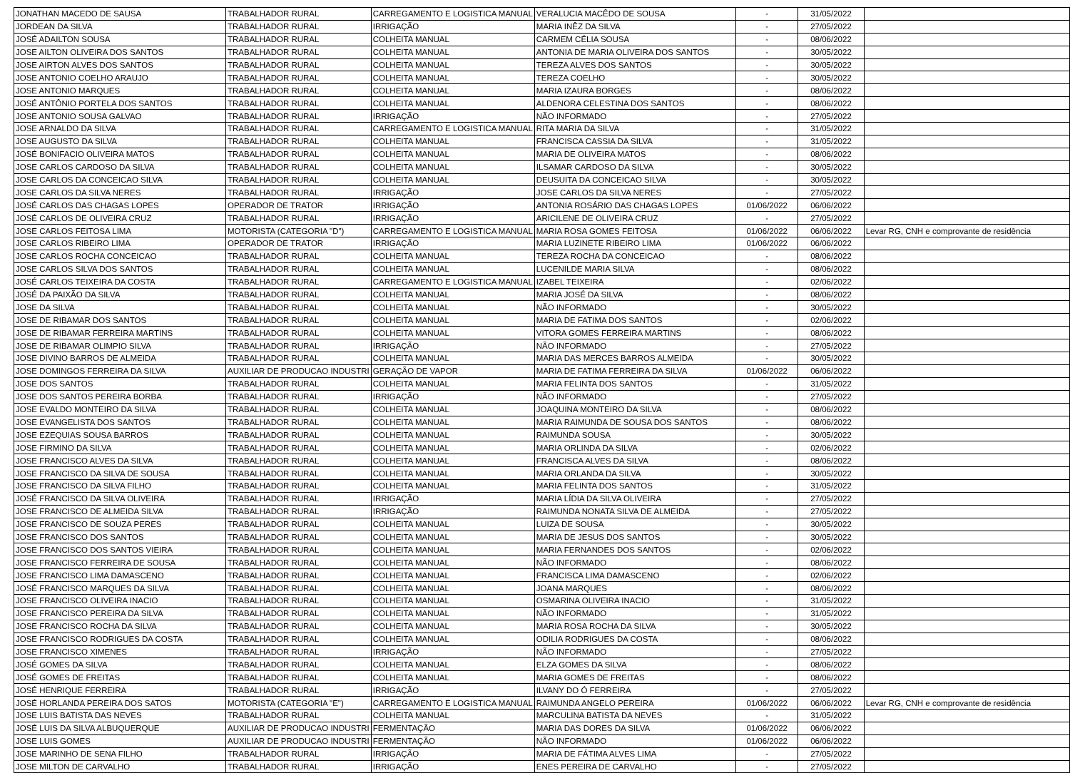| JONATHAN MACEDO DE SAUSA | TRABALHADOR RURAL | CARREGAMENTO E LOGISTICA MANUAL | VERALUCIA MACÊDO DE SOUSA | - | 31/05/2022 | |
| JORDEAN DA SILVA | TRABALHADOR RURAL | IRRIGAÇÃO | MARIA INÊZ DA SILVA | - | 27/05/2022 | |
| JOSÉ ADAILTON SOUSA | TRABALHADOR RURAL | COLHEITA MANUAL | CARMEM CÉLIA SOUSA | - | 08/06/2022 | |
| JOSE AILTON OLIVEIRA DOS SANTOS | TRABALHADOR RURAL | COLHEITA MANUAL | ANTONIA DE MARIA OLIVEIRA DOS SANTOS | - | 30/05/2022 | |
| JOSE AIRTON ALVES DOS SANTOS | TRABALHADOR RURAL | COLHEITA MANUAL | TEREZA ALVES DOS SANTOS | - | 30/05/2022 | |
| JOSE ANTONIO COELHO ARAUJO | TRABALHADOR RURAL | COLHEITA MANUAL | TEREZA COELHO | - | 30/05/2022 | |
| JOSE ANTONIO MARQUES | TRABALHADOR RURAL | COLHEITA MANUAL | MARIA IZAURA BORGES | - | 08/06/2022 | |
| JOSÉ ANTÔNIO PORTELA DOS SANTOS | TRABALHADOR RURAL | COLHEITA MANUAL | ALDENORA CELESTINA DOS SANTOS | - | 08/06/2022 | |
| JOSE ANTONIO SOUSA GALVAO | TRABALHADOR RURAL | IRRIGAÇÃO | NÃO INFORMADO | - | 27/05/2022 | |
| JOSE ARNALDO DA SILVA | TRABALHADOR RURAL | CARREGAMENTO E LOGISTICA MANUAL | RITA MARIA DA SILVA | - | 31/05/2022 | |
| JOSE AUGUSTO DA SILVA | TRABALHADOR RURAL | COLHEITA MANUAL | FRANCISCA CASSIA DA SILVA | - | 31/05/2022 | |
| JOSÉ BONIFACIO OLIVEIRA MATOS | TRABALHADOR RURAL | COLHEITA MANUAL | MARIA DE OLIVEIRA MATOS | - | 08/06/2022 | |
| JOSE CARLOS CARDOSO DA SILVA | TRABALHADOR RURAL | COLHEITA MANUAL | ILSAMAR CARDOSO DA SILVA | - | 30/05/2022 | |
| JOSE CARLOS DA CONCEICAO SILVA | TRABALHADOR RURAL | COLHEITA MANUAL | DEUSUITA DA CONCEICAO SILVA | - | 30/05/2022 | |
| JOSE CARLOS DA SILVA NERES | TRABALHADOR RURAL | IRRIGAÇÃO | JOSE CARLOS DA SILVA NERES | - | 27/05/2022 | |
| JOSÉ CARLOS DAS CHAGAS LOPES | OPERADOR DE TRATOR | IRRIGAÇÃO | ANTONIA ROSÁRIO DAS CHAGAS LOPES | 01/06/2022 | 06/06/2022 | |
| JOSÉ CARLOS DE OLIVEIRA CRUZ | TRABALHADOR RURAL | IRRIGAÇÃO | ARICILENE DE OLIVEIRA CRUZ | - | 27/05/2022 | |
| JOSE CARLOS FEITOSA LIMA | MOTORISTA (CATEGORIA "D") | CARREGAMENTO E LOGISTICA MANUAL | MARIA ROSA GOMES FEITOSA | 01/06/2022 | 06/06/2022 | Levar RG, CNH e comprovante de residência |
| JOSE CARLOS RIBEIRO LIMA | OPERADOR DE TRATOR | IRRIGAÇÃO | MARIA LUZINETE RIBEIRO LIMA | 01/06/2022 | 06/06/2022 | |
| JOSE CARLOS ROCHA CONCEICAO | TRABALHADOR RURAL | COLHEITA MANUAL | TEREZA ROCHA DA CONCEICAO | - | 08/06/2022 | |
| JOSE CARLOS SILVA DOS SANTOS | TRABALHADOR RURAL | COLHEITA MANUAL | LUCENILDE MARIA SILVA | - | 08/06/2022 | |
| JOSÉ CARLOS TEIXEIRA DA COSTA | TRABALHADOR RURAL | CARREGAMENTO E LOGISTICA MANUAL | IZABEL TEIXEIRA | - | 02/06/2022 | |
| JOSÉ DA PAIXÃO DA SILVA | TRABALHADOR RURAL | COLHEITA MANUAL | MARIA JOSÉ DA SILVA | - | 08/06/2022 | |
| JOSE DA SILVA | TRABALHADOR RURAL | COLHEITA MANUAL | NÃO INFORMADO | - | 30/05/2022 | |
| JOSE DE RIBAMAR DOS SANTOS | TRABALHADOR RURAL | COLHEITA MANUAL | MARIA DE FATIMA DOS SANTOS | - | 02/06/2022 | |
| JOSE DE RIBAMAR FERREIRA MARTINS | TRABALHADOR RURAL | COLHEITA MANUAL | VITORA GOMES FERREIRA MARTINS | - | 08/06/2022 | |
| JOSE DE RIBAMAR OLIMPIO SILVA | TRABALHADOR RURAL | IRRIGAÇÃO | NÃO INFORMADO | - | 27/05/2022 | |
| JOSE DIVINO BARROS DE ALMEIDA | TRABALHADOR RURAL | COLHEITA MANUAL | MARIA DAS MERCES BARROS ALMEIDA | - | 30/05/2022 | |
| JOSE DOMINGOS FERREIRA DA SILVA | AUXILIAR DE PRODUCAO INDUSTRI | GERAÇÃO DE VAPOR | MARIA DE FATIMA FERREIRA DA SILVA | 01/06/2022 | 06/06/2022 | |
| JOSE DOS SANTOS | TRABALHADOR RURAL | COLHEITA MANUAL | MARIA FELINTA DOS SANTOS | - | 31/05/2022 | |
| JOSE DOS SANTOS PEREIRA BORBA | TRABALHADOR RURAL | IRRIGAÇÃO | NÃO INFORMADO | - | 27/05/2022 | |
| JOSE EVALDO MONTEIRO DA SILVA | TRABALHADOR RURAL | COLHEITA MANUAL | JOAQUINA MONTEIRO DA SILVA | - | 08/06/2022 | |
| JOSE EVANGELISTA DOS SANTOS | TRABALHADOR RURAL | COLHEITA MANUAL | MARIA RAIMUNDA DE SOUSA DOS SANTOS | - | 08/06/2022 | |
| JOSE EZEQUIAS SOUSA BARROS | TRABALHADOR RURAL | COLHEITA MANUAL | RAIMUNDA SOUSA | - | 30/05/2022 | |
| JOSE FIRMINO DA SILVA | TRABALHADOR RURAL | COLHEITA MANUAL | MARIA ORLINDA DA SILVA | - | 02/06/2022 | |
| JOSE FRANCISCO ALVES DA SILVA | TRABALHADOR RURAL | COLHEITA MANUAL | FRANCISCA ALVES DA SILVA | - | 08/06/2022 | |
| JOSE FRANCISCO DA SILVA DE SOUSA | TRABALHADOR RURAL | COLHEITA MANUAL | MARIA ORLANDA DA SILVA | - | 30/05/2022 | |
| JOSE FRANCISCO DA SILVA FILHO | TRABALHADOR RURAL | COLHEITA MANUAL | MARIA FELINTA DOS SANTOS | - | 31/05/2022 | |
| JOSÉ FRANCISCO DA SILVA OLIVEIRA | TRABALHADOR RURAL | IRRIGAÇÃO | MARIA LÍDIA DA SILVA OLIVEIRA | - | 27/05/2022 | |
| JOSE FRANCISCO DE ALMEIDA SILVA | TRABALHADOR RURAL | IRRIGAÇÃO | RAIMUNDA NONATA SILVA DE ALMEIDA | - | 27/05/2022 | |
| JOSE FRANCISCO DE SOUZA PERES | TRABALHADOR RURAL | COLHEITA MANUAL | LUIZA DE SOUSA | - | 30/05/2022 | |
| JOSE FRANCISCO DOS SANTOS | TRABALHADOR RURAL | COLHEITA MANUAL | MARIA DE JESUS DOS SANTOS | - | 30/05/2022 | |
| JOSE FRANCISCO DOS SANTOS VIEIRA | TRABALHADOR RURAL | COLHEITA MANUAL | MARIA FERNANDES DOS SANTOS | - | 02/06/2022 | |
| JOSE FRANCISCO FERREIRA DE SOUSA | TRABALHADOR RURAL | COLHEITA MANUAL | NÃO INFORMADO | - | 08/06/2022 | |
| JOSE FRANCISCO LIMA DAMASCENO | TRABALHADOR RURAL | COLHEITA MANUAL | FRANCISCA LIMA DAMASCENO | - | 02/06/2022 | |
| JOSÉ FRANCISCO MARQUES DA SILVA | TRABALHADOR RURAL | COLHEITA MANUAL | JOANA MARQUES | - | 08/06/2022 | |
| JOSE FRANCISCO OLIVEIRA INACIO | TRABALHADOR RURAL | COLHEITA MANUAL | OSMARINA OLIVEIRA INACIO | - | 31/05/2022 | |
| JOSE FRANCISCO PEREIRA DA SILVA | TRABALHADOR RURAL | COLHEITA MANUAL | NÃO INFORMADO | - | 31/05/2022 | |
| JOSE FRANCISCO ROCHA DA SILVA | TRABALHADOR RURAL | COLHEITA MANUAL | MARIA ROSA ROCHA DA SILVA | - | 30/05/2022 | |
| JOSE FRANCISCO RODRIGUES DA COSTA | TRABALHADOR RURAL | COLHEITA MANUAL | ODILIA RODRIGUES DA COSTA | - | 08/06/2022 | |
| JOSE FRANCISCO XIMENES | TRABALHADOR RURAL | IRRIGAÇÃO | NÃO INFORMADO | - | 27/05/2022 | |
| JOSÉ GOMES DA SILVA | TRABALHADOR RURAL | COLHEITA MANUAL | ELZA GOMES DA SILVA | - | 08/06/2022 | |
| JOSÉ GOMES DE FREITAS | TRABALHADOR RURAL | COLHEITA MANUAL | MARIA GOMES DE FREITAS | - | 08/06/2022 | |
| JOSÉ HENRIQUE FERREIRA | TRABALHADOR RURAL | IRRIGAÇÃO | ILVANY DO Ó FERREIRA | - | 27/05/2022 | |
| JOSÉ HORLANDA PEREIRA DOS SATOS | MOTORISTA (CATEGORIA "E") | CARREGAMENTO E LOGISTICA MANUAL | RAIMUNDA ANGELO PEREIRA | 01/06/2022 | 06/06/2022 | Levar RG, CNH e comprovante de residência |
| JOSE LUIS BATISTA DAS NEVES | TRABALHADOR RURAL | COLHEITA MANUAL | MARCULINA BATISTA DA NEVES | - | 31/05/2022 | |
| JOSÉ LUIS DA SILVA ALBUQUERQUE | AUXILIAR DE PRODUCAO INDUSTRI | FERMENTAÇÃO | MARIA DAS DORES DA SILVA | 01/06/2022 | 06/06/2022 | |
| JOSE LUIS GOMES | AUXILIAR DE PRODUCAO INDUSTRI | FERMENTAÇÃO | NÃO INFORMADO | 01/06/2022 | 06/06/2022 | |
| JOSE MARINHO DE SENA FILHO | TRABALHADOR RURAL | IRRIGAÇÃO | MARIA DE FÁTIMA ALVES LIMA | - | 27/05/2022 | |
| JOSE MILTON DE CARVALHO | TRABALHADOR RURAL | IRRIGAÇÃO | ENES PEREIRA DE CARVALHO | - | 27/05/2022 | |